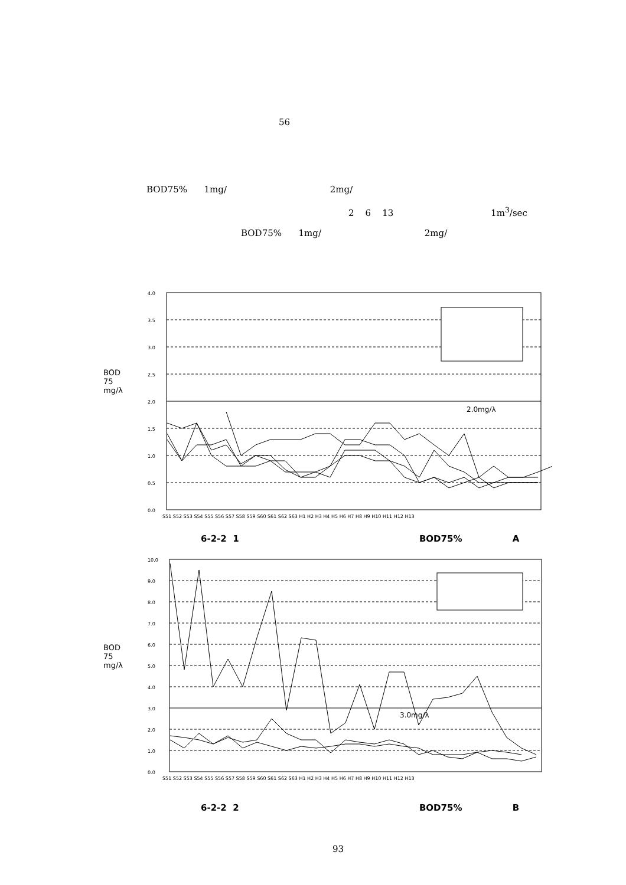56
BOD75% 1mg/ 2mg/
2 6 13 1m<sup>3</sup>/sec
BOD75% 1mg/ 2mg/
BOD
75
mg/λ
4.0
3.5
3.0
2.5
2.0
1.5
1.0
0.5
0.0
2.0mg/λ
S51 S52 S53 S54 S55 S56 S57 S58 S59 S60 S61 S62 S63 H1 H2 H3 H4 H5 H6 H7 H8 H9 H10 H11 H12 H13
6-2-2 1 BOD75% A
BOD
75
mg/λ
10.0
9.0
8.0
7.0
6.0
5.0
4.0
3.0
2.0
1.0
0.0
3.0mg/λ
S51 S52 S53 S54 S55 S56 S57 S58 S59 S60 S61 S62 S63 H1 H2 H3 H4 H5 H6 H7 H8 H9 H10 H11 H12 H13
6-2-2 2 BOD75% B
93